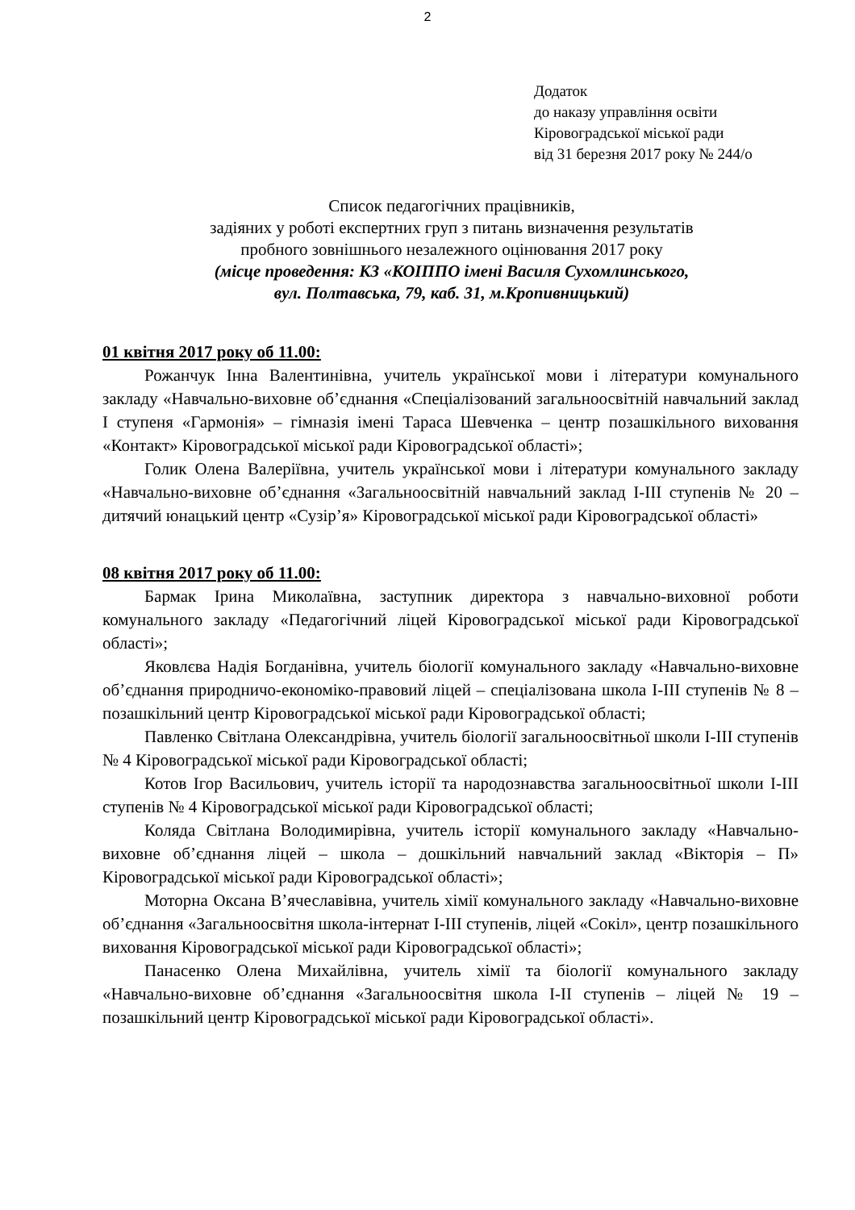2
Додаток
до наказу управління освіти
Кіровоградської міської ради
від 31 березня 2017 року № 244/о
Список педагогічних працівників,
задіяних у роботі експертних груп з питань визначення результатів
пробного зовнішнього незалежного оцінювання 2017 року
(місце проведення: КЗ «КОІППО імені Василя Сухомлинського,
вул. Полтавська, 79, каб. 31, м.Кропивницький)
01 квітня 2017 року об 11.00:
Рожанчук Інна Валентинівна, учитель української мови і літератури комунального закладу «Навчально-виховне об’єднання «Спеціалізований загальноосвітній навчальний заклад І ступеня «Гармонія» – гімназія імені Тараса Шевченка – центр позашкільного виховання «Контакт» Кіровоградської міської ради Кіровоградської області»;
Голик Олена Валеріївна, учитель української мови і літератури комунального закладу «Навчально-виховне об’єднання «Загальноосвітній навчальний заклад І-ІІІ ступенів № 20 – дитячий юнацький центр «Сузір’я» Кіровоградської міської ради Кіровоградської області»
08 квітня 2017 року об 11.00:
Бармак Ірина Миколаївна, заступник директора з навчально-виховної роботи комунального закладу «Педагогічний ліцей Кіровоградської міської ради Кіровоградської області»;
Яковлєва Надія Богданівна, учитель біології комунального закладу «Навчально-виховне об’єднання природничо-економіко-правовий ліцей – спеціалізована школа І-ІІІ ступенів № 8 – позашкільний центр Кіровоградської міської ради Кіровоградської області;
Павленко Світлана Олександрівна, учитель біології загальноосвітньої школи І-ІІІ ступенів № 4 Кіровоградської міської ради Кіровоградської області;
Котов Ігор Васильович, учитель історії та народознавства загальноосвітньої школи І-ІІІ ступенів № 4 Кіровоградської міської ради Кіровоградської області;
Коляда Світлана Володимирівна, учитель історії комунального закладу «Навчально-виховне об’єднання ліцей – школа – дошкільний навчальний заклад «Вікторія – П» Кіровоградської міської ради Кіровоградської області»;
Моторна Оксана В’ячеславівна, учитель хімії комунального закладу «Навчально-виховне об’єднання «Загальноосвітня школа-інтернат І-ІІІ ступенів, ліцей «Сокіл», центр позашкільного виховання Кіровоградської міської ради Кіровоградської області»;
Панасенко Олена Михайлівна, учитель хімії та біології комунального закладу «Навчально-виховне об’єднання «Загальноосвітня школа І-ІІ ступенів – ліцей № 19 – позашкільний центр Кіровоградської міської ради Кіровоградської області».